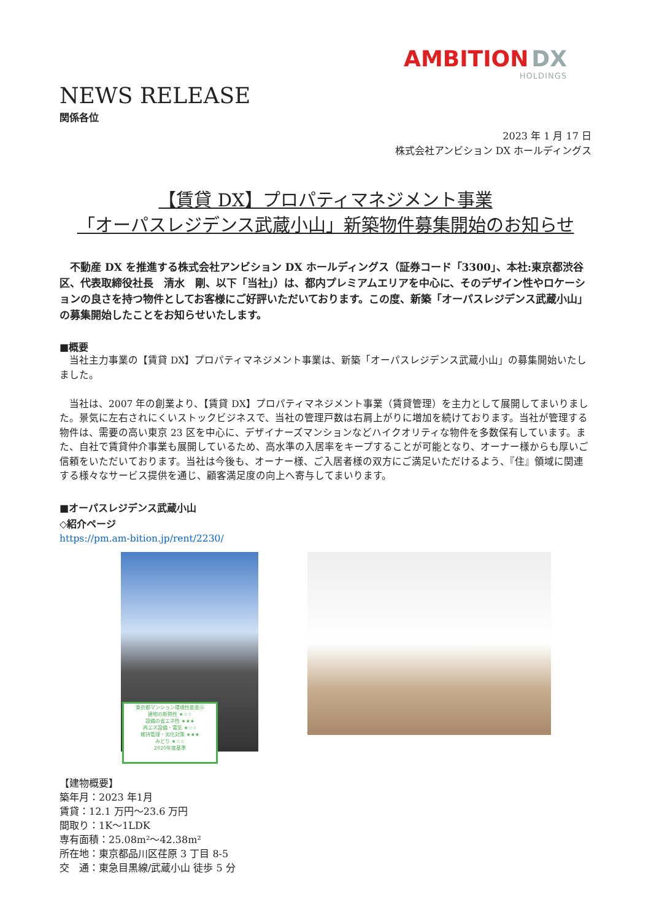AMBITION DX
HOLDINGS
NEWS RELEASE
関係各位
2023 年 1 月 17 日
株式会社アンビション DX ホールディングス
【賃貸 DX】プロパティマネジメント事業
「オーパスレジデンス武蔵小山」新築物件募集開始のお知らせ
　不動産 DX を推進する株式会社アンビション DX ホールディングス（証券コード「3300」、本社:東京都渋谷区、代表取締役社長　清水　剛、以下「当社」）は、都内プレミアムエリアを中心に、そのデザイン性やロケーションの良さを持つ物件としてお客様にご好評いただいております。この度、新築「オーパスレジデンス武蔵小山」の募集開始したことをお知らせいたします。
■概要
　当社主力事業の【賃貸 DX】プロパティマネジメント事業は、新築「オーパスレジデンス武蔵小山」の募集開始いたしました。
　当社は、2007 年の創業より、【賃貸 DX】プロパティマネジメント事業（賃貸管理）を主力として展開してまいりました。景気に左右されにくいストックビジネスで、当社の管理戸数は右肩上がりに増加を続けております。当社が管理する物件は、需要の高い東京 23 区を中心に、デザイナーズマンションなどハイクオリティな物件を多数保有しています。また、自社で賃貸仲介事業も展開しているため、高水準の入居率をキープすることが可能となり、オーナー様からも厚いご信頼をいただいております。当社は今後も、オーナー様、ご入居者様の双方にご満足いただけるよう、『住』領域に関連する様々なサービス提供を通じ、顧客満足度の向上へ寄与してまいります。
■オーパスレジデンス武蔵小山
◇紹介ページ
https://pm.am-bition.jp/rent/2230/
東京都マンション環境性能表示
建物の断熱性 ★☆☆
設備の省エネ性 ★★★
再エネ設備・電気 ★☆☆
維持管理・劣化対策 ★★★
みどり ★☆☆
2020年度基準
【建物概要】
築年月：2023 年1月
賃貸：12.1 万円～23.6 万円
間取り：1K～1LDK
専有面積：25.08m²～42.38m²
所在地：東京都品川区荏原 3 丁目 8-5
交　通：東急目黒線/武蔵小山 徒歩 5 分